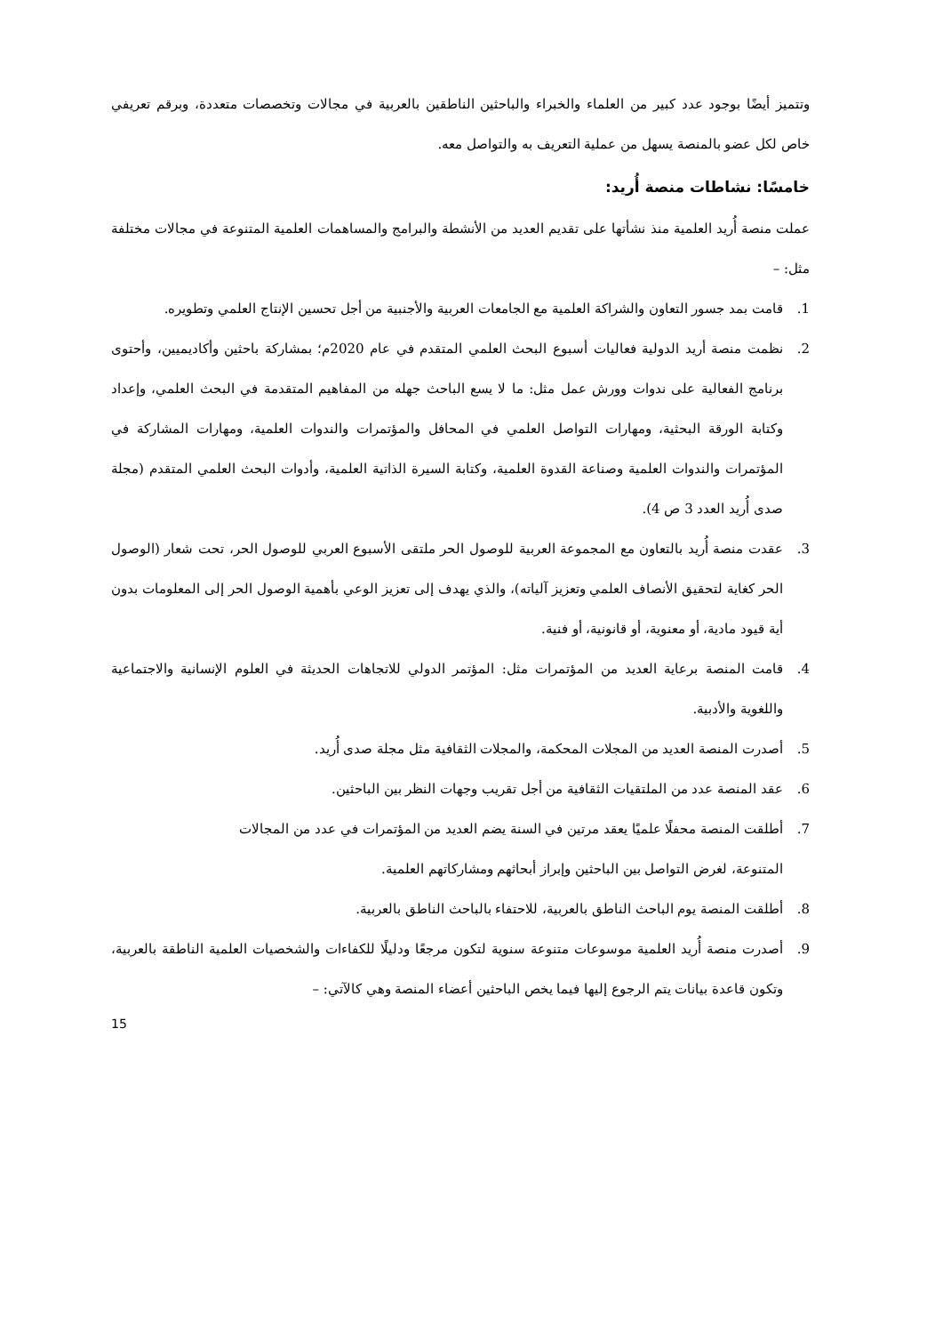وتتميز أيضًا بوجود عدد كبير من العلماء والخبراء والباحثين الناطقين بالعربية في مجالات وتخصصات متعددة، وبرقم تعريفي خاص لكل عضو بالمنصة يسهل من عملية التعريف به والتواصل معه.
خامسًا: نشاطات منصة أُريد:
عملت منصة أُريد العلمية منذ نشأتها على تقديم العديد من الأنشطة والبرامج والمساهمات العلمية المتنوعة في مجالات مختلفة مثل: –
1. قامت بمد جسور التعاون والشراكة العلمية مع الجامعات العربية والأجنبية من أجل تحسين الإنتاج العلمي وتطويره.
2. نظمت منصة أريد الدولية فعاليات أسبوع البحث العلمي المتقدم في عام 2020م؛ بمشاركة باحثين وأكاديميين، وأحتوى برنامج الفعالية على ندوات وورش عمل مثل: ما لا يسع الباحث جهله من المفاهيم المتقدمة في البحث العلمي، وإعداد وكتابة الورقة البحثية، ومهارات التواصل العلمي في المحافل والمؤتمرات والندوات العلمية، ومهارات المشاركة في المؤتمرات والندوات العلمية وصناعة القدوة العلمية، وكتابة السيرة الذاتية العلمية، وأدوات البحث العلمي المتقدم (مجلة صدى أُريد العدد 3 ص 4).
3. عقدت منصة أُريد بالتعاون مع المجموعة العربية للوصول الحر ملتقى الأسبوع العربي للوصول الحر، تحت شعار (الوصول الحر كغاية لتحقيق الأنصاف العلمي وتعزيز آلياته)، والذي يهدف إلى تعزيز الوعي بأهمية الوصول الحر إلى المعلومات بدون أية قيود مادية، أو معنوية، أو قانونية، أو فنية.
4. قامت المنصة برعاية العديد من المؤتمرات مثل: المؤتمر الدولي للاتجاهات الحديثة في العلوم الإنسانية والاجتماعية واللغوية والأدبية.
5. أصدرت المنصة العديد من المجلات المحكمة، والمجلات الثقافية مثل مجلة صدى أُريد.
6. عقد المنصة عدد من الملتقيات الثقافية من أجل تقريب وجهات النظر بين الباحثين.
7. أطلقت المنصة محفلًا علميًا يعقد مرتين في السنة يضم العديد من المؤتمرات في عدد من المجالات
المتنوعة، لغرض التواصل بين الباحثين وإبراز أبحاثهم ومشاركاتهم العلمية.
8. أطلقت المنصة يوم الباحث الناطق بالعربية، للاحتفاء بالباحث الناطق بالعربية.
9. أصدرت منصة أُريد العلمية موسوعات متنوعة سنوية لتكون مرجعًا ودليلًا للكفاءات والشخصيات العلمية الناطقة بالعربية، وتكون قاعدة بيانات يتم الرجوع إليها فيما يخص الباحثين أعضاء المنصة وهي كالآتي: –
15